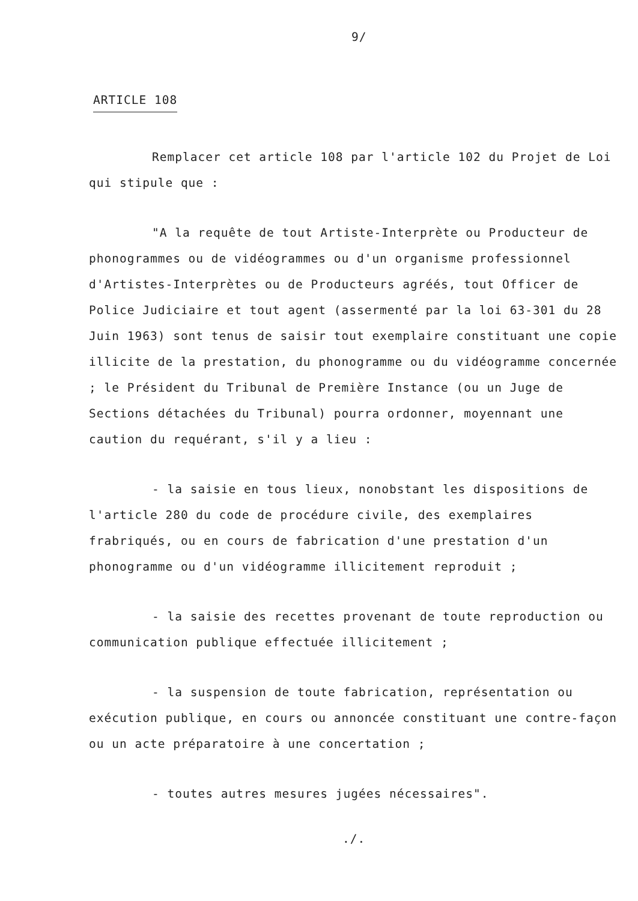9/
ARTICLE 108
Remplacer cet article 108 par l'article 102 du Projet de Loi qui stipule que :
"A la requête de tout Artiste-Interprète ou Producteur de phonogrammes ou de vidéogrammes ou d'un organisme professionnel d'Artistes-Interprètes ou de Producteurs agréés, tout Officer de Police Judiciaire et tout agent (assermenté par la loi 63-301 du 28 Juin 1963) sont tenus de saisir tout exemplaire constituant une copie illicite de la prestation, du phonogramme ou du vidéogramme concernée ; le Président du Tribunal de Première Instance (ou un Juge de Sections détachées du Tribunal) pourra ordonner, moyennant une caution du requérant, s'il y a lieu :
- la saisie en tous lieux, nonobstant les dispositions de l'article 280 du code de procédure civile, des exemplaires frabriqués, ou en cours de fabrication d'une prestation d'un phonogramme ou d'un vidéogramme illicitement reproduit ;
- la saisie des recettes provenant de toute reproduction ou communication publique effectuée illicitement ;
- la suspension de toute fabrication, représentation ou exécution publique, en cours ou annoncée constituant une contre-façon ou un acte préparatoire à une concertation ;
- toutes autres mesures jugées nécessaires".
./.